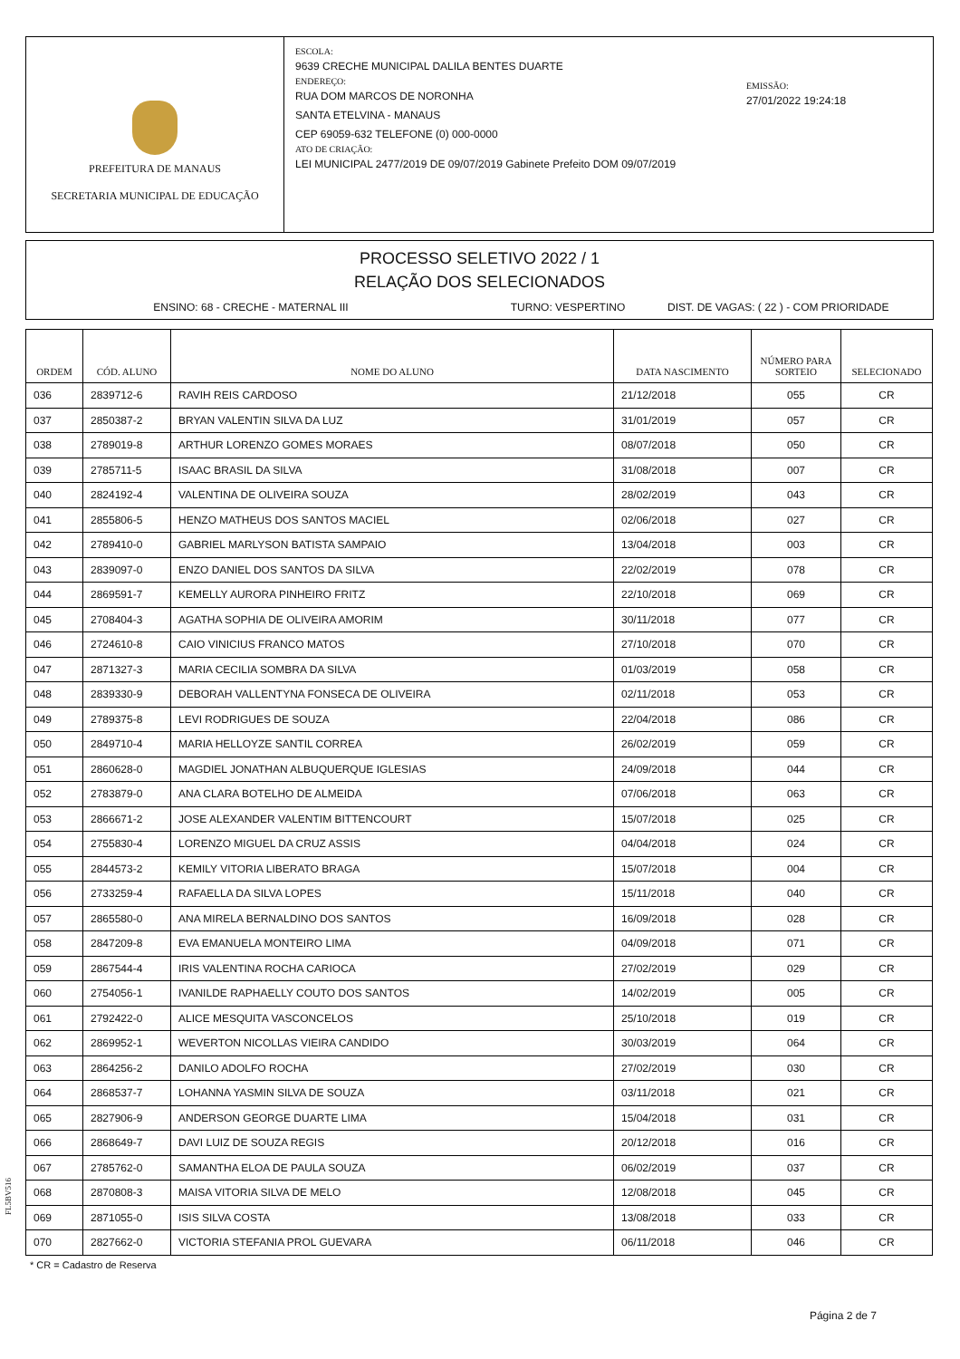PREFEITURA DE MANAUS
SECRETARIA MUNICIPAL DE EDUCAÇÃO
ESCOLA:
9639 CRECHE MUNICIPAL DALILA BENTES DUARTE
ENDEREÇO:
RUA DOM MARCOS DE NORONHA
SANTA ETELVINA - MANAUS
CEP 69059-632 TELEFONE (0) 000-0000
ATO DE CRIAÇÃO:
LEI MUNICIPAL 2477/2019 DE 09/07/2019 Gabinete Prefeito DOM 09/07/2019
EMISSÃO:
27/01/2022 19:24:18
PROCESSO SELETIVO 2022 / 1
RELAÇÃO DOS SELECIONADOS
ENSINO: 68 - CRECHE - MATERNAL III TURNO: VESPERTINO DIST. DE VAGAS: ( 22 ) - COM PRIORIDADE
| ORDEM | CÓD. ALUNO | NOME DO ALUNO | DATA NASCIMENTO | NÚMERO PARA SORTEIO | SELECIONADO |
| --- | --- | --- | --- | --- | --- |
| 036 | 2839712-6 | RAVIH REIS CARDOSO | 21/12/2018 | 055 | CR |
| 037 | 2850387-2 | BRYAN VALENTIN SILVA DA LUZ | 31/01/2019 | 057 | CR |
| 038 | 2789019-8 | ARTHUR LORENZO GOMES MORAES | 08/07/2018 | 050 | CR |
| 039 | 2785711-5 | ISAAC BRASIL DA SILVA | 31/08/2018 | 007 | CR |
| 040 | 2824192-4 | VALENTINA DE OLIVEIRA SOUZA | 28/02/2019 | 043 | CR |
| 041 | 2855806-5 | HENZO MATHEUS DOS SANTOS MACIEL | 02/06/2018 | 027 | CR |
| 042 | 2789410-0 | GABRIEL MARLYSON BATISTA SAMPAIO | 13/04/2018 | 003 | CR |
| 043 | 2839097-0 | ENZO DANIEL DOS SANTOS DA SILVA | 22/02/2019 | 078 | CR |
| 044 | 2869591-7 | KEMELLY AURORA PINHEIRO FRITZ | 22/10/2018 | 069 | CR |
| 045 | 2708404-3 | AGATHA SOPHIA DE OLIVEIRA AMORIM | 30/11/2018 | 077 | CR |
| 046 | 2724610-8 | CAIO VINICIUS FRANCO MATOS | 27/10/2018 | 070 | CR |
| 047 | 2871327-3 | MARIA CECILIA SOMBRA DA SILVA | 01/03/2019 | 058 | CR |
| 048 | 2839330-9 | DEBORAH VALLENTYNA FONSECA DE OLIVEIRA | 02/11/2018 | 053 | CR |
| 049 | 2789375-8 | LEVI RODRIGUES DE SOUZA | 22/04/2018 | 086 | CR |
| 050 | 2849710-4 | MARIA HELLOYZE SANTIL CORREA | 26/02/2019 | 059 | CR |
| 051 | 2860628-0 | MAGDIEL JONATHAN ALBUQUERQUE IGLESIAS | 24/09/2018 | 044 | CR |
| 052 | 2783879-0 | ANA CLARA BOTELHO DE ALMEIDA | 07/06/2018 | 063 | CR |
| 053 | 2866671-2 | JOSE ALEXANDER VALENTIM BITTENCOURT | 15/07/2018 | 025 | CR |
| 054 | 2755830-4 | LORENZO MIGUEL DA CRUZ ASSIS | 04/04/2018 | 024 | CR |
| 055 | 2844573-2 | KEMILY VITORIA LIBERATO BRAGA | 15/07/2018 | 004 | CR |
| 056 | 2733259-4 | RAFAELLA DA SILVA LOPES | 15/11/2018 | 040 | CR |
| 057 | 2865580-0 | ANA MIRELA BERNALDINO DOS SANTOS | 16/09/2018 | 028 | CR |
| 058 | 2847209-8 | EVA EMANUELA MONTEIRO LIMA | 04/09/2018 | 071 | CR |
| 059 | 2867544-4 | IRIS VALENTINA ROCHA CARIOCA | 27/02/2019 | 029 | CR |
| 060 | 2754056-1 | IVANILDE RAPHAELLY COUTO DOS SANTOS | 14/02/2019 | 005 | CR |
| 061 | 2792422-0 | ALICE MESQUITA VASCONCELOS | 25/10/2018 | 019 | CR |
| 062 | 2869952-1 | WEVERTON NICOLLAS VIEIRA CANDIDO | 30/03/2019 | 064 | CR |
| 063 | 2864256-2 | DANILO ADOLFO ROCHA | 27/02/2019 | 030 | CR |
| 064 | 2868537-7 | LOHANNA YASMIN SILVA DE SOUZA | 03/11/2018 | 021 | CR |
| 065 | 2827906-9 | ANDERSON GEORGE DUARTE LIMA | 15/04/2018 | 031 | CR |
| 066 | 2868649-7 | DAVI LUIZ DE SOUZA REGIS | 20/12/2018 | 016 | CR |
| 067 | 2785762-0 | SAMANTHA ELOA DE PAULA SOUZA | 06/02/2019 | 037 | CR |
| 068 | 2870808-3 | MAISA VITORIA SILVA DE MELO | 12/08/2018 | 045 | CR |
| 069 | 2871055-0 | ISIS SILVA COSTA | 13/08/2018 | 033 | CR |
| 070 | 2827662-0 | VICTORIA STEFANIA PROL GUEVARA | 06/11/2018 | 046 | CR |
FL5BV516
* CR = Cadastro de Reserva
Página 2 de 7